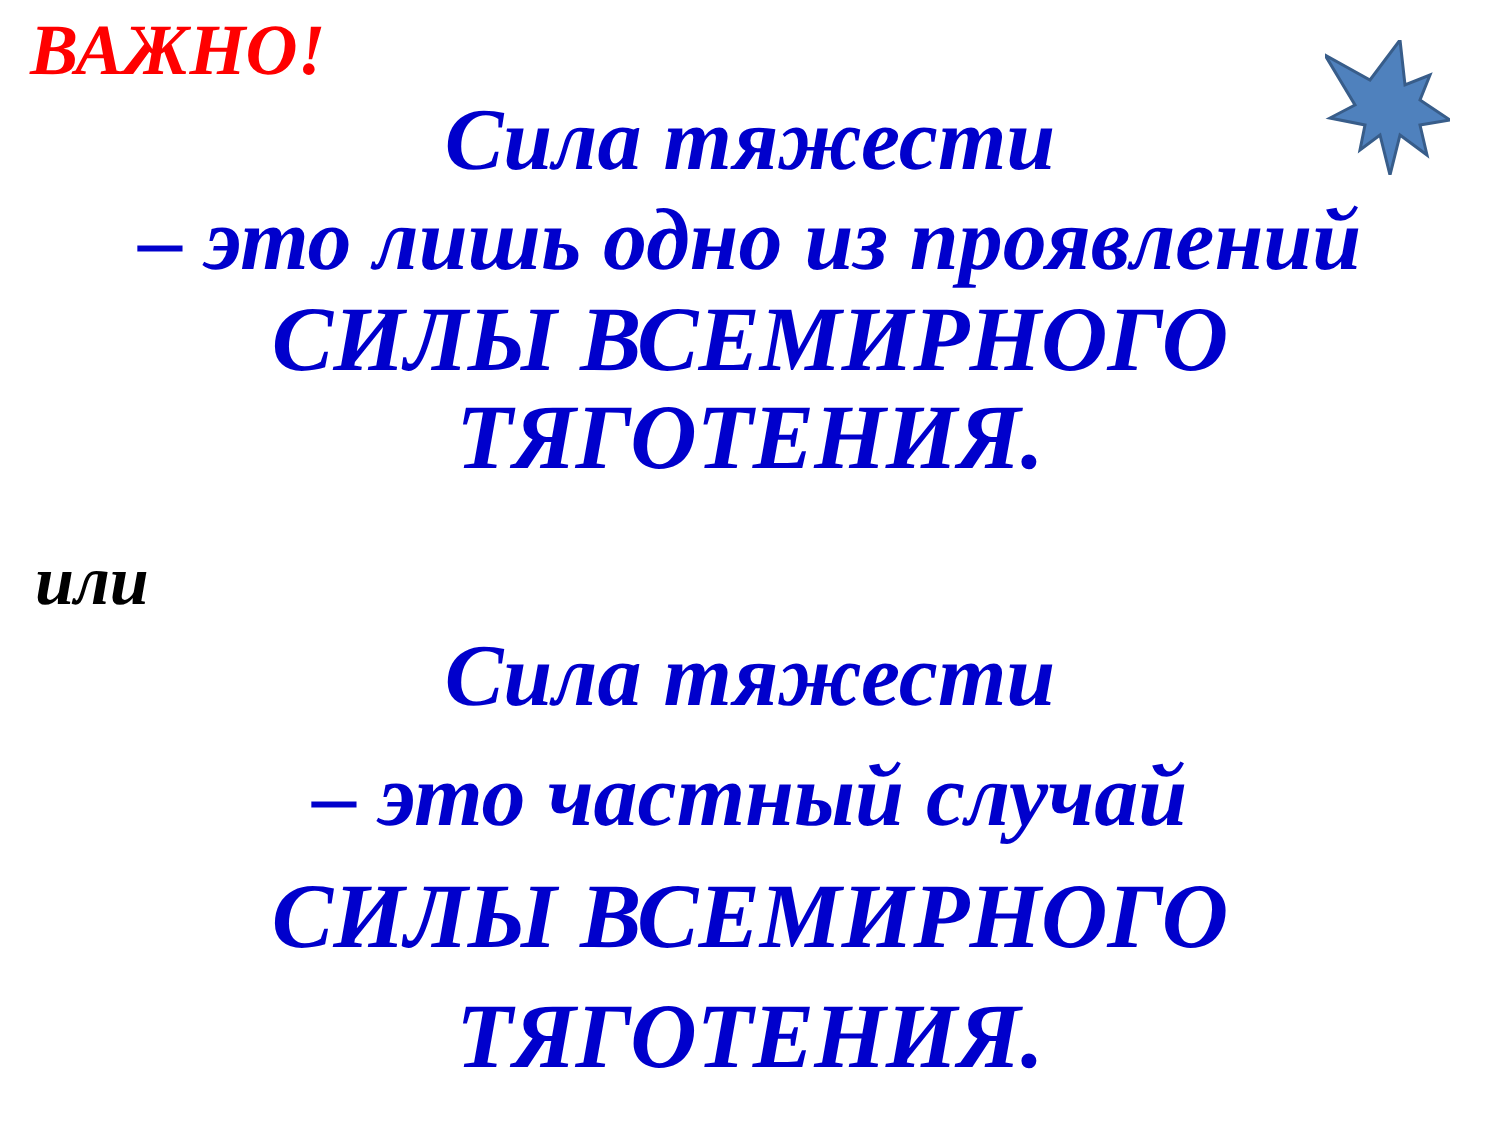ВАЖНО!
Сила тяжести
– это лишь одно из проявлений
СИЛЫ ВСЕМИРНОГО
ТЯГОТЕНИЯ.
или
Сила тяжести
– это частный случай
СИЛЫ ВСЕМИРНОГО
ТЯГОТЕНИЯ.